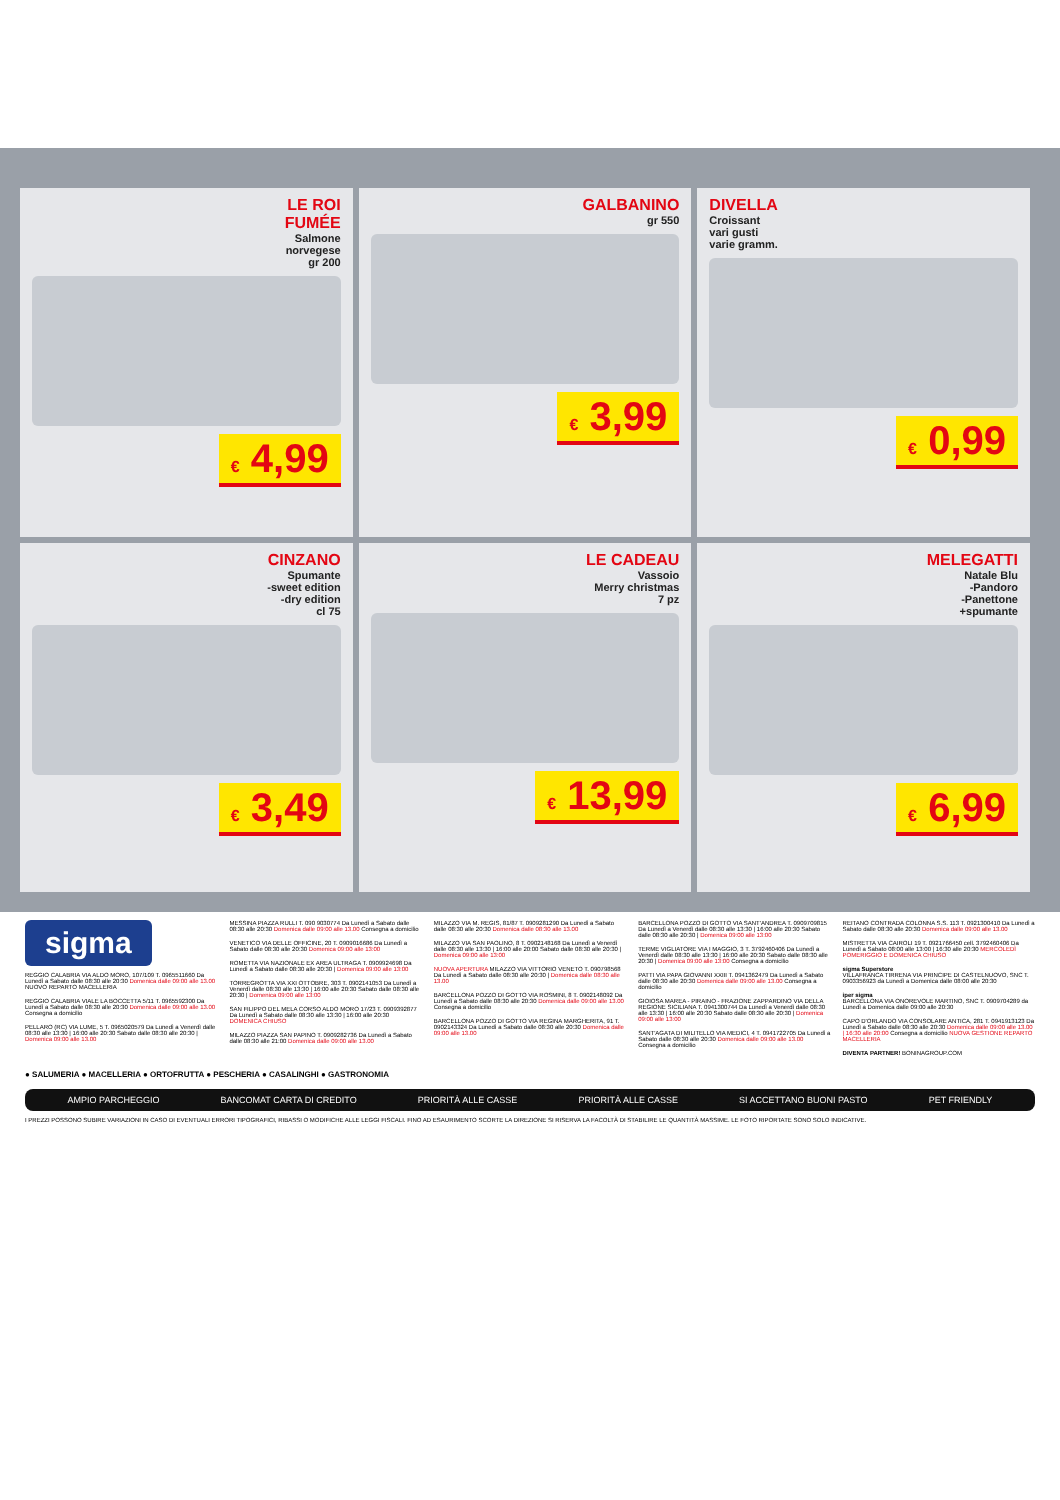LE ROI
FUMÉE
Salmone
norvegese
gr 200
€ 4,99
GALBANINO
gr 550
€ 3,99
DIVELLA
Croissant
vari gusti
varie gramm.
€ 0,99
CINZANO
Spumante
-sweet edition
-dry edition
cl 75
€ 3,49
LE CADEAU
Vassoio
Merry christmas
7 pz
€ 13,99
MELEGATTI
Natale Blu
-Pandoro
-Panettone
+spumante
€ 6,99
sigma
REGGIO CALABRIA VIA ALDO MORO, 107/109 T. 0965511660 Da Lunedì a Sabato dalle 08:30 alle 20:30 Domenica dalle 09:00 alle 13.00 NUOVO REPARTO MACELLERIA
REGGIO CALABRIA VIALE LA BOCCETTA 5/11 T. 0965592300 Da Lunedì a Sabato dalle 08:30 alle 20:30 Domenica dalle 09:00 alle 13.00 Consegna a domicilio
PELLARO (RC) VIA LUME, 5 T. 0965020579 Da Lunedì a Venerdì dalle 08:30 alle 13:30 | 16:00 alle 20:30 Sabato dalle 08:30 alle 20:30 | Domenica 09:00 alle 13.00
MESSINA PIAZZA RULLI T. 090 9030774 Da Lunedì a Sabato dalle 08:30 alle 20:30 Domenica dalle 09:00 alle 13.00 Consegna a domicilio
VENETICO VIA DELLE OFFICINE, 20 T. 0909016686 Da Lunedì a Sabato dalle 08:30 alle 20:30 Domenica 09:00 alle 13:00
ROMETTA VIA NAZIONALE EX AREA ULTRAGA T. 0909924698 Da Lunedì a Sabato dalle 08:30 alle 20:30 | Domenica 09:00 alle 13:00
TORREGROTTA VIA XXI OTTOBRE, 303 T. 0902141053 Da Lunedì a Venerdì dalle 08:30 alle 13:30 | 16:00 alle 20:30 Sabato dalle 08:30 alle 20:30 | Domenica 09:00 alle 13:00
SAN FILIPPO DEL MELA CORSO ALDO MORO 17/23 T. 0909392877 Da Lunedì a Sabato dalle 08:30 alle 13:30 | 16:00 alle 20:30 DOMENICA CHIUSO
MILAZZO PIAZZA SAN PAPINO T. 0909282736 Da Lunedì a Sabato dalle 08:30 alle 21:00 Domenica dalle 09:00 alle 13.00
MILAZZO VIA M. REGIS, 81/87 T. 0909281290 Da Lunedì a Sabato dalle 08:30 alle 20:30 Domenica dalle 08:30 alle 13.00
MILAZZO VIA SAN PAOLINO, 8 T. 0902148168 Da Lunedì a Venerdì dalle 08:30 alle 13:30 | 16:00 alle 20:00 Sabato dalle 08:30 alle 20:30 | Domenica 09:00 alle 13:00
NUOVA APERTURA MILAZZO VIA VITTORIO VENETO T. 090798568 Da Lunedì a Sabato dalle 08:30 alle 20:30 | Domenica dalle 08:30 alle 13.00
BARCELLONA POZZO DI GOTTO VIA ROSMINI, 8 T. 0902148092 Da Lunedì a Sabato dalle 08:30 alle 20:30 Domenica dalle 09:00 alle 13.00 Consegna a domicilio
BARCELLONA POZZO DI GOTTO VIA REGINA MARGHERITA, 91 T. 0902143324 Da Lunedì a Sabato dalle 08:30 alle 20:30 Domenica dalle 09:00 alle 13.00
BARCELLONA POZZO DI GOTTO VIA SANT'ANDREA T. 0909709815 Da Lunedì a Venerdì dalle 08:30 alle 13:30 | 16:00 alle 20:30 Sabato dalle 08:30 alle 20:30 | Domenica 09:00 alle 13:00
TERME VIGLIATORE VIA I MAGGIO, 3 T. 3792460406 Da Lunedì a Venerdì dalle 08:30 alle 13:30 | 16:00 alle 20:30 Sabato dalle 08:30 alle 20:30 | Domenica 09:00 alle 13:00 Consegna a domicilio
PATTI VIA PAPA GIOVANNI XXIII T. 0941362479 Da Lunedì a Sabato dalle 08:30 alle 20:30 Domenica dalle 09:00 alle 13.00 Consegna a domicilio
GIOIOSA MAREA - PIRAINO - FRAZIONE ZAPPARDINO VIA DELLA REGIONE SICILIANA T. 0941300744 Da Lunedì a Venerdì dalle 08:30 alle 13:30 | 16:00 alle 20:30 Sabato dalle 08:30 alle 20:30 | Domenica 09:00 alle 13:00
SANT'AGATA DI MILITELLO VIA MEDICI, 4 T. 0941722705 Da Lunedì a Sabato dalle 08:30 alle 20:30 Domenica dalle 09:00 alle 13.00 Consegna a domicilio
REITANO CONTRADA COLONNA S.S. 113 T. 0921300410 Da Lunedì a Sabato dalle 08:30 alle 20:30 Domenica dalle 09:00 alle 13.00
MISTRETTA VIA CAIROLI 19 T. 0921766450 cell. 3792460406 Da Lunedì a Sabato 08:00 alle 13:00 | 16:30 alle 20:30 MERCOLEDÌ POMERIGGIO E DOMENICA CHIUSO
sigma Superstore
VILLAFRANCA TIRRENA VIA PRINCIPE DI CASTELNUOVO, SNC T. 0903356923 da Lunedì a Domenica dalle 08:00 alle 20:30
iper sigma
BARCELLONA VIA ONOREVOLE MARTINO, SNC T. 0909704289 da Lunedì a Domenica dalle 09:00 alle 20:30
CAPO D'ORLANDO VIA CONSOLARE ANTICA, 281 T. 0941913123 Da Lunedì a Sabato dalle 08:30 alle 20:30 Domenica dalle 09:00 alle 13.00 | 16:30 alle 20:00 Consegna a domicilio NUOVA GESTIONE REPARTO MACELLERIA
DIVENTA PARTNER! BONINAGROUP.COM
● SALUMERIA ● MACELLERIA ● ORTOFRUTTA ● PESCHERIA ● CASALINGHI ● GASTRONOMIA
AMPIO PARCHEGGIO BANCOMAT CARTA DI CREDITO PRIORITÀ ALLE CASSE PRIORITÀ ALLE CASSE SI ACCETTANO BUONI PASTO PET FRIENDLY
I PREZZI POSSONO SUBIRE VARIAZIONI IN CASO DI EVENTUALI ERRORI TIPOGRAFICI, RIBASSI O MODIFICHE ALLE LEGGI FISCALI. FINO AD ESAURIMENTO SCORTE LA DIREZIONE SI RISERVA LA FACOLTÀ DI STABILIRE LE QUANTITÀ MASSIME. LE FOTO RIPORTATE SONO SOLO INDICATIVE.